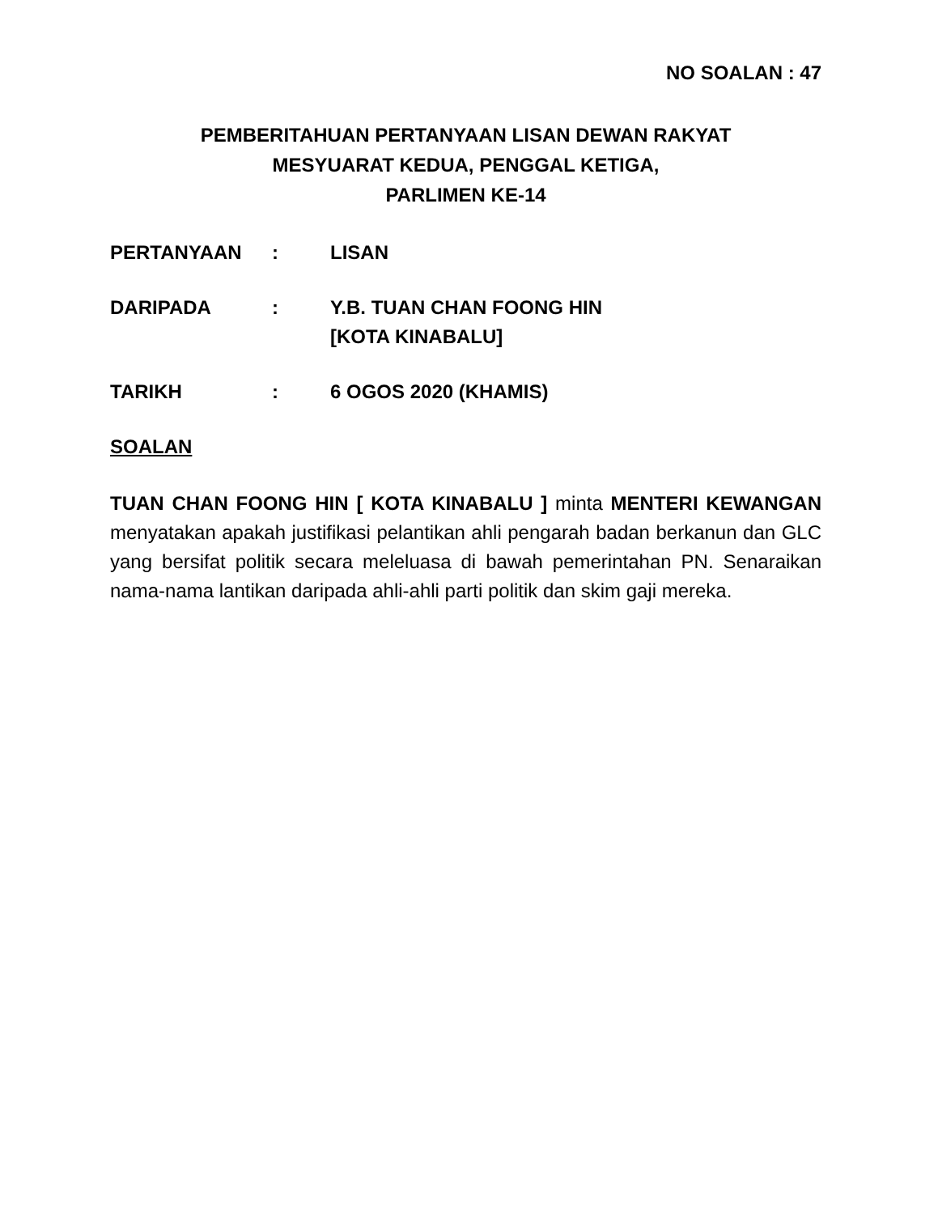NO SOALAN : 47
PEMBERITAHUAN PERTANYAAN LISAN DEWAN RAKYAT
MESYUARAT KEDUA, PENGGAL KETIGA,
PARLIMEN KE-14
| PERTANYAAN | : | LISAN |
| DARIPADA | : | Y.B. TUAN CHAN FOONG HIN [KOTA KINABALU] |
| TARIKH | : | 6 OGOS 2020 (KHAMIS) |
SOALAN
TUAN CHAN FOONG HIN [ KOTA KINABALU ] minta MENTERI KEWANGAN menyatakan apakah justifikasi pelantikan ahli pengarah badan berkanun dan GLC yang bersifat politik secara meleluasa di bawah pemerintahan PN. Senaraikan nama-nama lantikan daripada ahli-ahli parti politik dan skim gaji mereka.